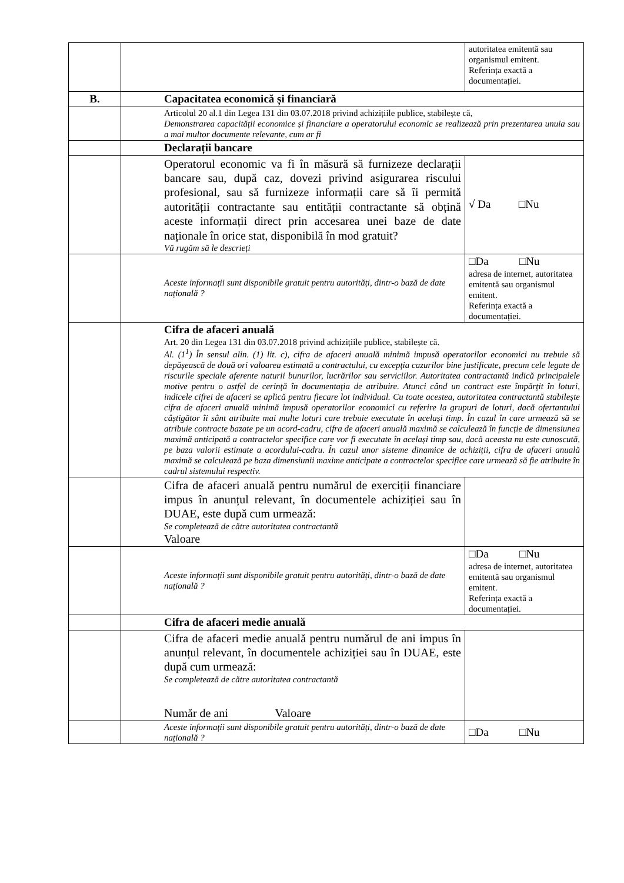| | | autoritatea emitentă sau organismul emitent. Referința exactă a documentației. |
| B. | Capacitatea economică și financiară | |
| | Articolul 20 al.1 din Legea 131 din 03.07.2018 privind achizițiile publice, stabilește că, Demonstrarea capacității economice și financiare a operatorului economic se realizează prin prezentarea unuia sau a mai multor documente relevante, cum ar fi | |
| | Declarații bancare | |
| | Operatorul economic va fi în măsură să furnizeze declarații bancare sau, după caz, dovezi privind asigurarea riscului profesional, sau să furnizeze informații care să îi permită autorității contractante sau entității contractante să obțină aceste informații direct prin accesarea unei baze de date naționale în orice stat, disponibilă în mod gratuit? Vă rugăm să le descrieți | √ Da □Nu |
| | Aceste informații sunt disponibile gratuit pentru autorități, dintr-o bază de date națională ? | □Da □Nu adresa de internet, autoritatea emitentă sau organismul emitent. Referința exactă a documentației. |
| | Cifra de afaceri anuală Art. 20 din Legea 131 din 03.07.2018 privind achizițiile publice, stabilește că. Al. (1<sup>1</sup>) În sensul alin. (1) lit. c), cifra de afaceri anuală minimă impusă operatorilor economici nu trebuie să depășească de două ori valoarea estimată a contractului, cu excepția cazurilor bine justificate, precum cele legate de riscurile speciale aferente naturii bunurilor, lucrărilor sau serviciilor. Autoritatea contractantă indică principalele motive pentru o astfel de cerință în documentația de atribuire. Atunci când un contract este împărțit în loturi, indicele cifrei de afaceri se aplică pentru fiecare lot individual. Cu toate acestea, autoritatea contractantă stabilește cifra de afaceri anuală minimă impusă operatorilor economici cu referire la grupuri de loturi, dacă ofertantului câștigător îi sânt atribuite mai multe loturi care trebuie executate în același timp. În cazul în care urmează să se atribuie contracte bazate pe un acord-cadru, cifra de afaceri anuală maximă se calculează în funcție de dimensiunea maximă anticipată a contractelor specifice care vor fi executate în același timp sau, dacă aceasta nu este cunoscută, pe baza valorii estimate a acordului-cadru. În cazul unor sisteme dinamice de achiziții, cifra de afaceri anuală maximă se calculează pe baza dimensiunii maxime anticipate a contractelor specifice care urmează să fie atribuite în cadrul sistemului respectiv. | |
| | Cifra de afaceri anuală pentru numărul de exerciții financiare impus în anunțul relevant, în documentele achiziției sau în DUAE, este după cum urmează: Se completează de către autoritatea contractantă Valoare | |
| | Aceste informații sunt disponibile gratuit pentru autorități, dintr-o bază de date națională ? | □Da □Nu adresa de internet, autoritatea emitentă sau organismul emitent. Referința exactă a documentației. |
| | Cifra de afaceri medie anuală | |
| | Cifra de afaceri medie anuală pentru numărul de ani impus în anunțul relevant, în documentele achiziției sau în DUAE, este după cum urmează: Se completează de către autoritatea contractantă Număr de ani Valoare | |
| | Aceste informații sunt disponibile gratuit pentru autorități, dintr-o bază de date națională ? | □Da □Nu |